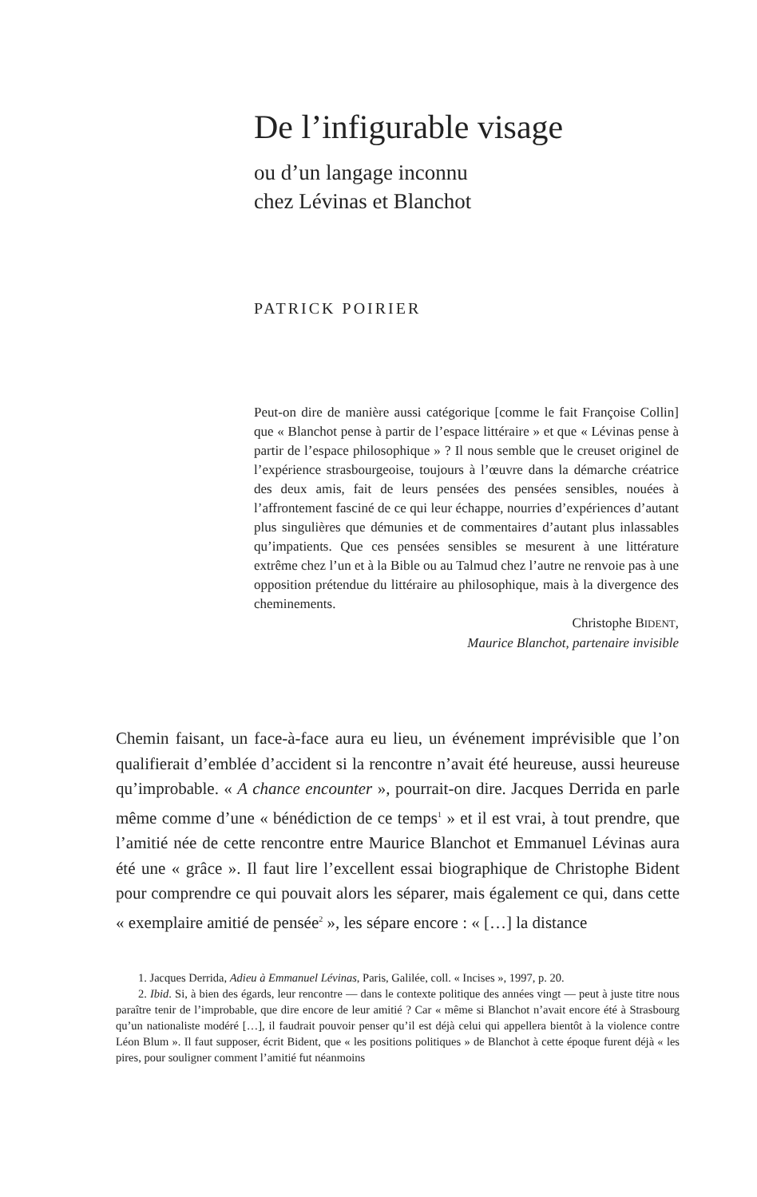De l’infigurable visage
ou d’un langage inconnu
chez Lévinas et Blanchot
PATRICK POIRIER
Peut-on dire de manière aussi catégorique [comme le fait Françoise Collin] que « Blanchot pense à partir de l’espace littéraire » et que « Lévinas pense à partir de l’espace philosophique » ? Il nous semble que le creuset originel de l’expérience strasbourgeoise, toujours à l’œuvre dans la démarche créatrice des deux amis, fait de leurs pensées des pensées sensibles, nouées à l’affrontement fasciné de ce qui leur échappe, nourries d’expériences d’autant plus singulières que démunies et de commentaires d’autant plus inlassables qu’impatients. Que ces pensées sensibles se mesurent à une littérature extrême chez l’un et à la Bible ou au Talmud chez l’autre ne renvoie pas à une opposition prétendue du littéraire au philosophique, mais à la divergence des cheminements.
Christophe BIDENT,
Maurice Blanchot, partenaire invisible
Chemin faisant, un face-à-face aura eu lieu, un événement imprévisible que l’on qualifierait d’emblée d’accident si la rencontre n’avait été heureuse, aussi heureuse qu’improbable. « A chance encounter », pourrait-on dire. Jacques Derrida en parle même comme d’une « bénédiction de ce temps<sup>1</sup> » et il est vrai, à tout prendre, que l’amitié née de cette rencontre entre Maurice Blanchot et Emmanuel Lévinas aura été une « grâce ». Il faut lire l’excellent essai biographique de Christophe Bident pour comprendre ce qui pouvait alors les séparer, mais également ce qui, dans cette « exemplaire amitié de pensée<sup>2</sup> », les sépare encore : « […] la distance
1. Jacques Derrida, Adieu à Emmanuel Lévinas, Paris, Galilée, coll. « Incises », 1997, p. 20.
2. Ibid. Si, à bien des égards, leur rencontre — dans le contexte politique des années vingt — peut à juste titre nous paraître tenir de l’improbable, que dire encore de leur amitié ? Car « même si Blanchot n’avait encore été à Strasbourg qu’un nationaliste modéré […], il faudrait pouvoir penser qu’il est déjà celui qui appellera bientôt à la violence contre Léon Blum ». Il faut supposer, écrit Bident, que « les positions politiques » de Blanchot à cette époque furent déjà « les pires, pour souligner comment l’amitié fut néanmoins